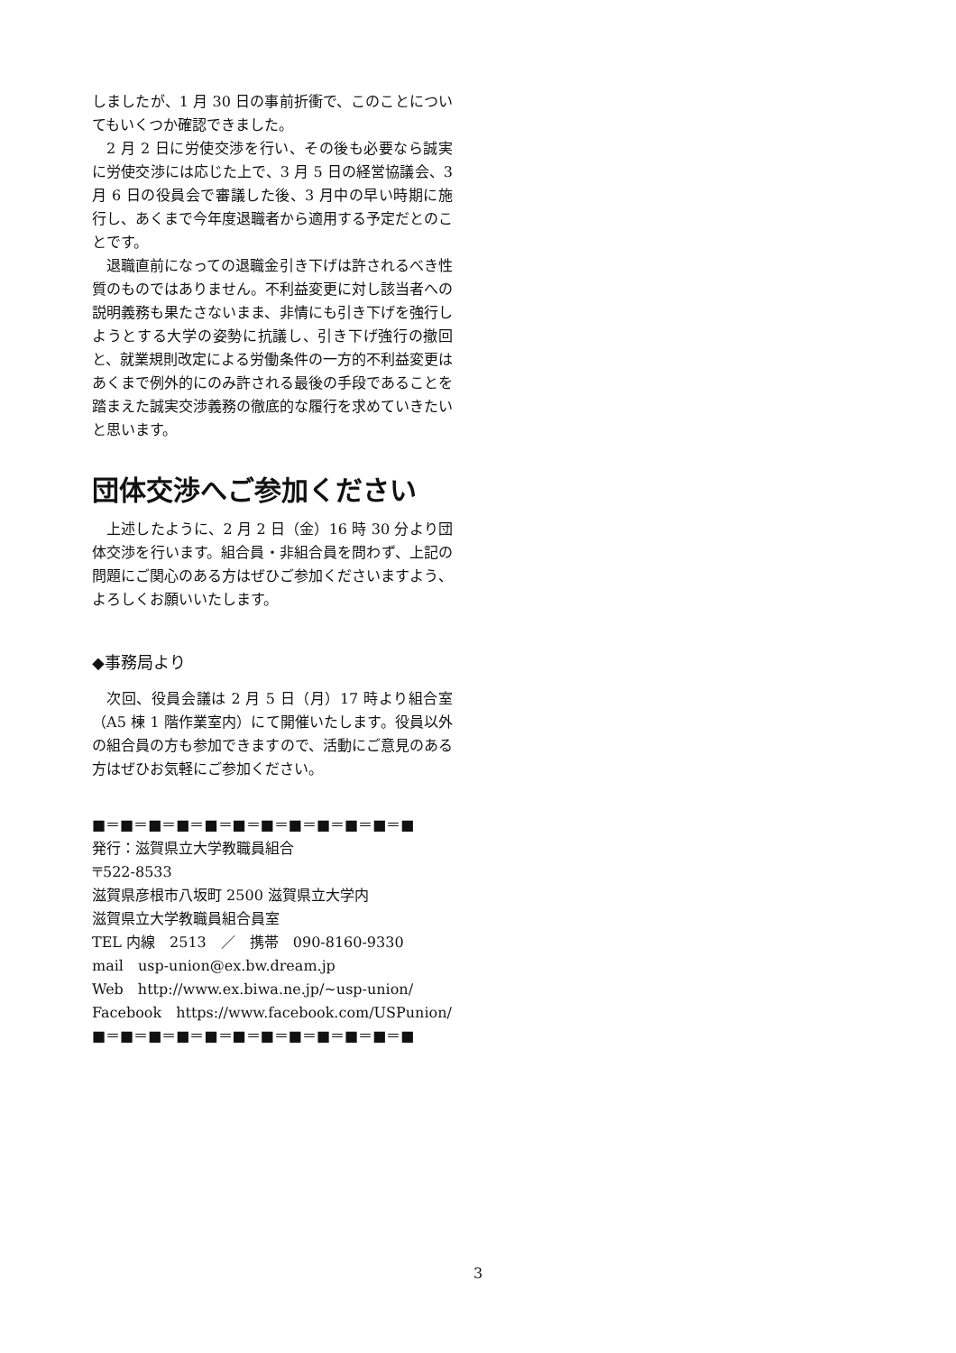しましたが、1 月 30 日の事前折衝で、このことについてもいくつか確認できました。
2 月 2 日に労使交渉を行い、その後も必要なら誠実に労使交渉には応じた上で、3 月 5 日の経営協議会、3 月 6 日の役員会で審議した後、3 月中の早い時期に施行し、あくまで今年度退職者から適用する予定だとのことです。
退職直前になっての退職金引き下げは許されるべき性質のものではありません。不利益変更に対し該当者への説明義務も果たさないまま、非情にも引き下げを強行しようとする大学の姿勢に抗議し、引き下げ強行の撤回と、就業規則改定による労働条件の一方的不利益変更はあくまで例外的にのみ許される最後の手段であることを踏まえた誠実交渉義務の徹底的な履行を求めていきたいと思います。
団体交渉へご参加ください
上述したように、2 月 2 日（金）16 時 30 分より団体交渉を行います。組合員・非組合員を問わず、上記の問題にご関心のある方はぜひご参加くださいますよう、よろしくお願いいたします。
◆事務局より
次回、役員会議は 2 月 5 日（月）17 時より組合室（A5 棟 1 階作業室内）にて開催いたします。役員以外の組合員の方も参加できますので、活動にご意見のある方はぜひお気軽にご参加ください。
■＝■＝■＝■＝■＝■＝■＝■＝■＝■＝■＝■
発行：滋賀県立大学教職員組合
〒522-8533
滋賀県彦根市八坂町 2500 滋賀県立大学内
滋賀県立大学教職員組合員室
TEL 内線　2513　／　携帯　090-8160-9330
mail　usp-union@ex.bw.dream.jp
Web　http://www.ex.biwa.ne.jp/~usp-union/
Facebook　https://www.facebook.com/USPunion/
■＝■＝■＝■＝■＝■＝■＝■＝■＝■＝■＝■
3